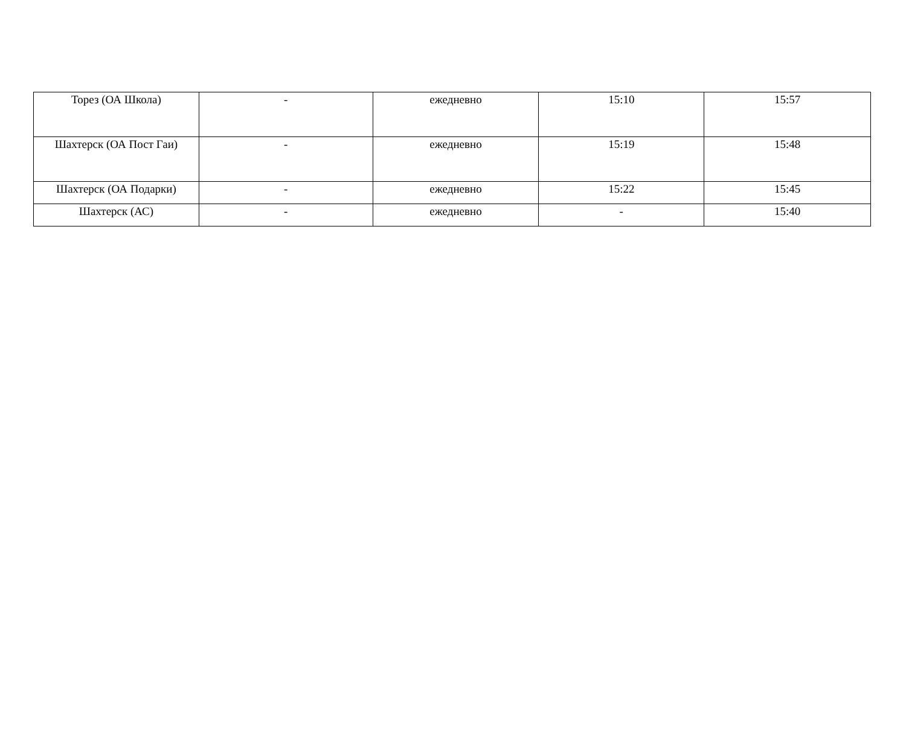| Торез (ОА Школа) | - | ежедневно | 15:10 | 15:57 |
| Шахтерск (ОА Пост Гаи) | - | ежедневно | 15:19 | 15:48 |
| Шахтерск (ОА Подарки) | - | ежедневно | 15:22 | 15:45 |
| Шахтерск (АС) | - | ежедневно | - | 15:40 |